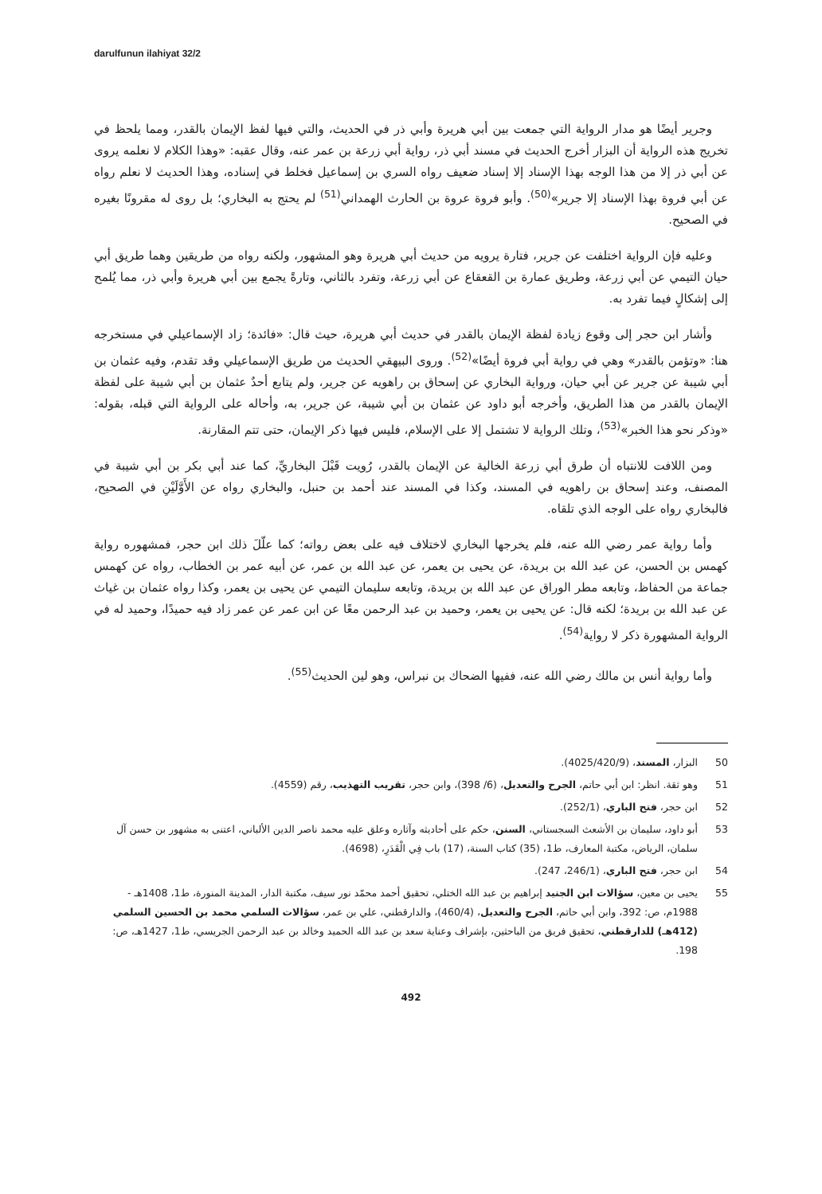darulfunun ilahiyat 32/2
وجرير أيضًا هو مدار الرواية التي جمعت بين أبي هريرة وأبي ذر في الحديث، والتي فيها لفظ الإيمان بالقدر، ومما يلحظ في تخريج هذه الرواية أن البزار أخرج الحديث في مسند أبي ذر، رواية أبي زرعة بن عمر عنه، وقال عقبه: «وهذا الكلام لا نعلمه يروى عن أبي ذر إلا من هذا الوجه بهذا الإسناد إلا إسناد ضعيف رواه السري بن إسماعيل فخلط في إسناده، وهذا الحديث لا نعلم رواه عن أبي فروة بهذا الإسناد إلا جرير»<sup>(50)</sup>. وأبو فروة عروة بن الحارث الهمداني<sup>(51)</sup> لم يحتج به البخاري؛ بل روى له مقرونًا بغيره في الصحيح.
وعليه فإن الرواية اختلفت عن جرير، فتارة يرويه من حديث أبي هريرة وهو المشهور، ولكنه رواه من طريقين وهما طريق أبي حيان التيمي عن أبي زرعة، وطريق عمارة بن القعقاع عن أبي زرعة، وتفرد بالثاني، وتارةً يجمع بين أبي هريرة وأبي ذر، مما يُلمح إلى إشكالٍ فيما تفرد به.
وأشار ابن حجر إلى وقوع زيادة لفظة الإيمان بالقدر في حديث أبي هريرة، حيث قال: «فائدة؛ زاد الإسماعيلي في مستخرجه هنا: «وتؤمن بالقدر» وهي في رواية أبي فروة أيضًا»<sup>(52)</sup>. وروى البيهقي الحديث من طريق الإسماعيلي وقد تقدم، وفيه عثمان بن أبي شيبة عن جرير عن أبي حيان، ورواية البخاري عن إسحاق بن راهويه عن جرير، ولم يتابع أحدٌ عثمان بن أبي شيبة على لفظة الإيمان بالقدر من هذا الطريق، وأخرجه أبو داود عن عثمان بن أبي شيبة، عن جرير، به، وأحاله على الرواية التي قبله، بقوله: «وذكر نحو هذا الخبر»<sup>(53)</sup>، وتلك الرواية لا تشتمل إلا على الإسلام، فليس فيها ذكر الإيمان، حتى تتم المقارنة.
ومن اللافت للانتباه أن طرق أبي زرعة الخالية عن الإيمان بالقدر، رُويت قَبْلَ البخاريِّ، كما عند أبي بكر بن أبي شيبة في المصنف، وعند إسحاق بن راهويه في المسند، وكذا في المسند عند أحمد بن حنبل، والبخاري رواه عن الأَوَّلَيْنِ في الصحيح، فالبخاري رواه على الوجه الذي تلقاه.
وأما رواية عمر رضي الله عنه، فلم يخرجها البخاري لاختلاف فيه على بعض رواته؛ كما علّلَ ذلك ابن حجر، فمشهوره رواية كهمس بن الحسن، عن عبد الله بن بريدة، عن يحيى بن يعمر، عن عبد الله بن عمر، عن أبيه عمر بن الخطاب، رواه عن كهمس جماعة من الحفاظ، وتابعه مطر الوراق عن عبد الله بن بريدة، وتابعه سليمان التيمي عن يحيى بن يعمر، وكذا رواه عثمان بن غياث عن عبد الله بن بريدة؛ لكنه قال: عن يحيى بن يعمر، وحميد بن عبد الرحمن معًا عن ابن عمر عن عمر زاد فيه حميدًا، وحميد له في الرواية المشهورة ذكر لا رواية<sup>(54)</sup>.
وأما رواية أنس بن مالك رضي الله عنه، ففيها الضحاك بن نبراس، وهو لين الحديث<sup>(55)</sup>.
50 البزار، المسند، (4025/420/9).
51 وهو ثقة. انظر: ابن أبي حاتم، الجرح والتعديل، (6/ 398)، وابن حجر، تقريب التهذيب، رقم (4559).
52 ابن حجر، فتح الباري، (252/1).
53 أبو داود، سليمان بن الأشعث السجستاني، السنن، حكم على أحاديثه وآثاره وعلق عليه محمد ناصر الدين الألباني، اعتنى به مشهور بن حسن آل سلمان، الرياض، مكتبة المعارف، ط1، (35) كتاب السنة، (17) باب فِي الْقَدَرِ، (4698).
54 ابن حجر، فتح الباري، (246/1، 247).
55 يحيى بن معين، سؤالات ابن الجنيد إبراهيم بن عبد الله الختلي، تحقيق أحمد محمّد نور سيف، مكتبة الدار، المدينة المنورة، ط1، 1408هـ - 1988م، ص: 392، وابن أبي حاتم، الجرح والتعديل، (460/4)، والدارقطني، علي بن عمر، سؤالات السلمي محمد بن الحسين السلمي (412هـ) للدارقطني، تحقيق فريق من الباحثين، بإشراف وعناية سعد بن عبد الله الحميد وخالد بن عبد الرحمن الجريسي، ط1، 1427هـ، ص: 198.
492